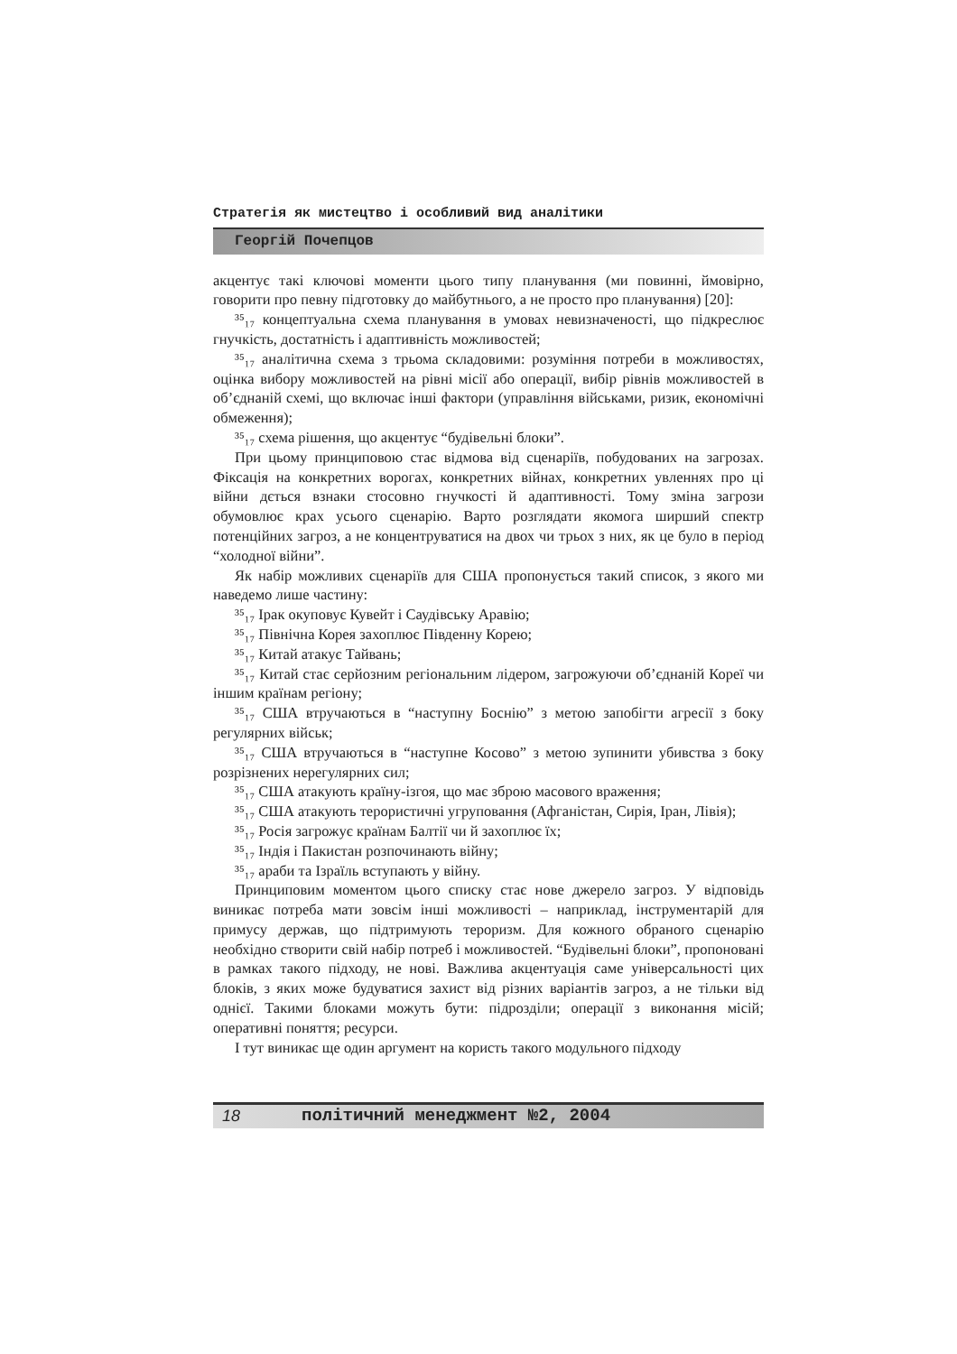Стратегія як мистецтво і особливий вид аналітики
Георгій Почепцов
акцентує такі ключові моменти цього типу планування (ми повинні, ймовірно, говорити про певну підготовку до майбутнього, а не просто про планування) [20]:
³⁵₁₇ концептуальна схема планування в умовах невизначеності, що підкреслює гнучкість, достатність і адаптивність можливостей;
³⁵₁₇ аналітична схема з трьома складовими: розуміння потреби в можливостях, оцінка вибору можливостей на рівні місії або операції, вибір рівнів можливостей в об’єднаній схемі, що включає інші фактори (управління військами, ризик, економічні обмеження);
³⁵₁₇ схема рішення, що акцентує “будівельні блоки”.
При цьому принциповою стає відмова від сценаріїв, побудованих на загрозах. Фіксація на конкретних ворогах, конкретних війнах, конкретних увленнях про ці війни дється взнаки стосовно гнучкості й адаптивності. Тому зміна загрози обумовлює крах усього сценарію. Варто розглядати якомога ширший спектр потенційних загроз, а не концентруватися на двох чи трьох з них, як це було в період “холодної війни”.
Як набір можливих сценаріїв для США пропонується такий список, з якого ми наведемо лише частину:
³⁵₁₇ Ірак окуповує Кувейт і Саудівську Аравію;
³⁵₁₇ Північна Корея захоплює Південну Корею;
³⁵₁₇ Китай атакує Тайвань;
³⁵₁₇ Китай стає серйозним регіональним лідером, загрожуючи об’єднаній Кореї чи іншим країнам регіону;
³⁵₁₇ США втручаються в “наступну Боснію” з метою запобігти агресії з боку регулярних військ;
³⁵₁₇ США втручаються в “наступне Косово” з метою зупинити убивства з боку розрізнених нерегулярних сил;
³⁵₁₇ США атакують країну-ізгоя, що має зброю масового враження;
³⁵₁₇ США атакують терористичні угруповання (Афганістан, Сирія, Іран, Лівія);
³⁵₁₇ Росія загрожує країнам Балтії чи й захоплює їх;
³⁵₁₇ Індія і Пакистан розпочинають війну;
³⁵₁₇ араби та Ізраїль вступають у війну.
Принциповим моментом цього списку стає нове джерело загроз. У відповідь виникає потреба мати зовсім інші можливості – наприклад, інструментарій для примусу держав, що підтримують тероризм. Для кожного обраного сценарію необхідно створити свій набір потреб і можливостей. “Будівельні блоки”, пропоновані в рамках такого підходу, не нові. Важлива акцентуація саме універсальності цих блоків, з яких може будуватися захист від різних варіантів загроз, а не тільки від однієї. Такими блоками можуть бути: підрозділи; операції з виконання місій; оперативні поняття; ресурси.
І тут виникає ще один аргумент на користь такого модульного підходу
18 політичний менеджмент №2, 2004